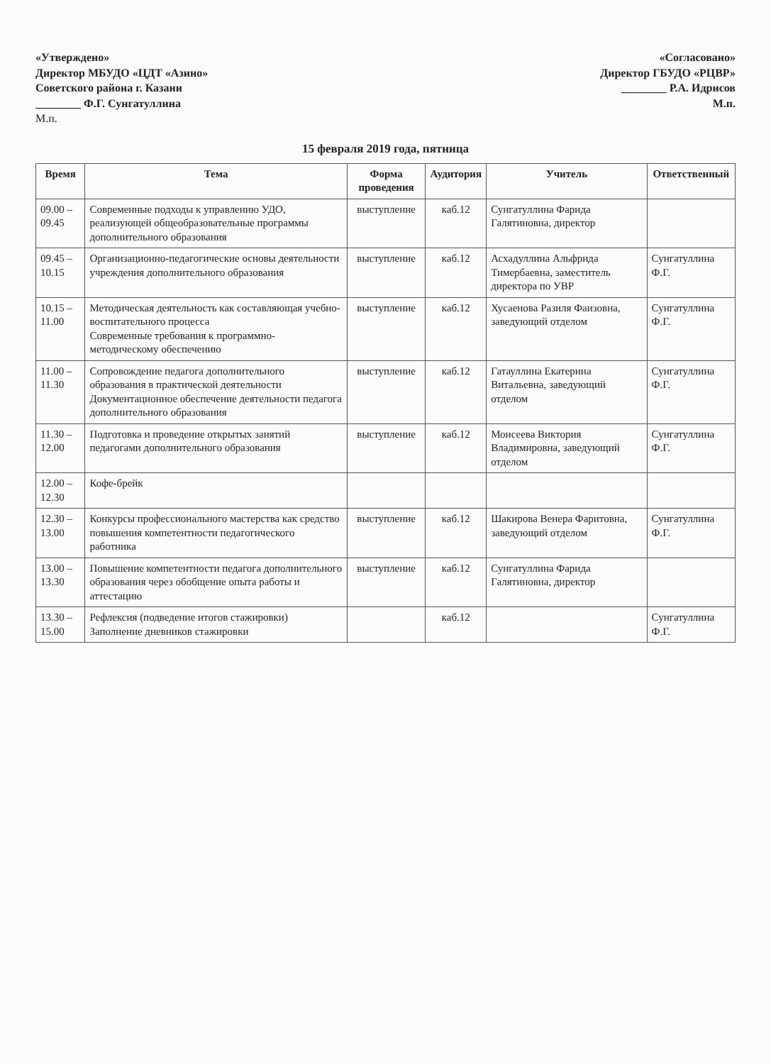«Утверждено»
Директор МБУДО «ЦДТ «Азино»
Советского района г. Казани
________ Ф.Г. Сунгатуллина
М.п.
«Согласовано»
Директор ГБУДО «РЦВР»
________ Р.А. Идрисов
М.п.
15 февраля 2019 года, пятница
| Время | Тема | Форма проведения | Аудитория | Учитель | Ответственный |
| --- | --- | --- | --- | --- | --- |
| 09.00 – 09.45 | Современные подходы к управлению УДО, реализующей общеобразовательные программы дополнительного образования | выступление | каб.12 | Сунгатуллина Фарида Галятиновна, директор | |
| 09.45 – 10.15 | Организационно-педагогические основы деятельности учреждения дополнительного образования | выступление | каб.12 | Асхадуллина Альфрида Тимербаевна, заместитель директора по УВР | Сунгатуллина Ф.Г. |
| 10.15 – 11.00 | Методическая деятельность как составляющая учебно-воспитательного процесса Современные требования к программно-методическому обеспечению | выступление | каб.12 | Хусаенова Разиля Фаизовна, заведующий отделом | Сунгатуллина Ф.Г. |
| 11.00 – 11.30 | Сопровождение педагога дополнительного образования в практической деятельности Документационное обеспечение деятельности педагога дополнительного образования | выступление | каб.12 | Гатауллина Екатерина Витальевна, заведующий отделом | Сунгатуллина Ф.Г. |
| 11.30 – 12.00 | Подготовка и проведение открытых занятий педагогами дополнительного образования | выступление | каб.12 | Моисеева Виктория Владимировна, заведующий отделом | Сунгатуллина Ф.Г. |
| 12.00 – 12.30 | Кофе-брейк | | | | |
| 12.30 – 13.00 | Конкурсы профессионального мастерства как средство повышения компетентности педагогического работника | выступление | каб.12 | Шакирова Венера Фаритовна, заведующий отделом | Сунгатуллина Ф.Г. |
| 13.00 – 13.30 | Повышение компетентности педагога дополнительного образования через обобщение опыта работы и аттестацию | выступление | каб.12 | Сунгатуллина Фарида Галятиновна, директор | |
| 13.30 – 15.00 | Рефлексия (подведение итогов стажировки) Заполнение дневников стажировки | | каб.12 | | Сунгатуллина Ф.Г. |